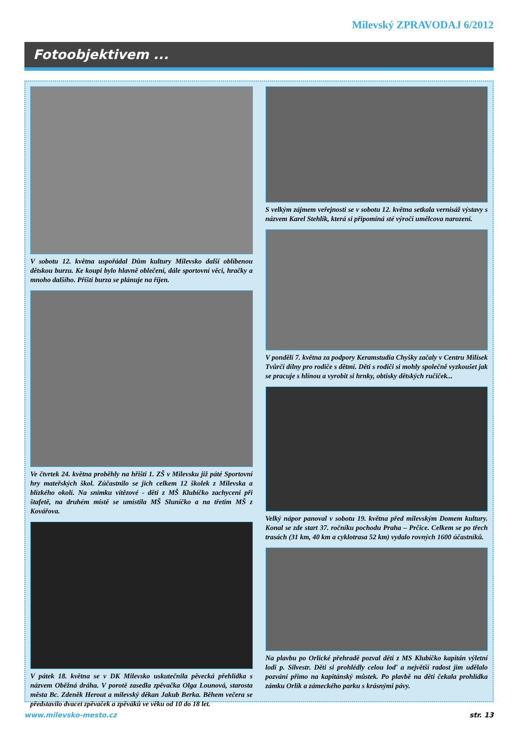Milevský ZPRAVODAJ 6/2012
Fotoobjektivem ...
V sobotu 12. května uspořádal Dům kultury Milevsko další oblíbenou dětskou burzu. Ke koupi bylo hlavně oblečení, dále sportovní věci, hračky a mnoho dalšího. Příští burza se plánuje na říjen.
Ve čtvrtek 24. května proběhly na hřišti 1. ZŠ v Milevsku již páté Sportovní hry mateřských škol. Zúčastnilo se jich celkem 12 školek z Milevska a blízkého okolí. Na snímku vítězové - děti z MŠ Klubíčko zachyceni při štafetě, na druhém místě se umístila MŠ Sluníčko a na třetím MŠ z Kovářova.
V pátek 18. května se v DK Milevsko uskutečnila pěvecká přehlídka s názvem Oběžná dráha. V porotě zasedla zpěvačka Olga Lounová, starosta města Bc. Zdeněk Herout a milevský děkan Jakub Berka. Během večera se představilo dvacet zpěvaček a zpěváků ve věku od 10 do 18 let.
S velkým zájmem veřejnosti se v sobotu 12. května setkala vernisáž výstavy s názvem Karel Stehlík, která si připomíná sté výročí umělcova narození.
V pondělí 7. května za podpory Keramstudia Chyšky začaly v Centru Milísek Tvůrčí dílny pro rodiče s dětmi. Děti s rodiči si mohly společně vyzkoušet jak se pracuje s hlínou a vyrobit si hrnky, obtisky dětských ručiček...
Velký nápor panoval v sobotu 19. května před milevským Domem kultury. Konal se zde start 37. ročníku pochodu Praha – Prčice. Celkem se po třech trasách (31 km, 40 km a cyklotrasa 52 km) vydalo rovných 1600 účastníků.
Na plavbu po Orlické přehradě pozval děti z MS Klubíčko kapitán výletní lodi p. Silvestr. Děti si prohlédly celou loď a největší radost jim udělalo pozvání přímo na kapitánský můstek. Po plavbě na děti čekala prohlídka zámku Orlík a zámeckého parku s krásnými pávy.
www.milevsko-mesto.cz str. 13